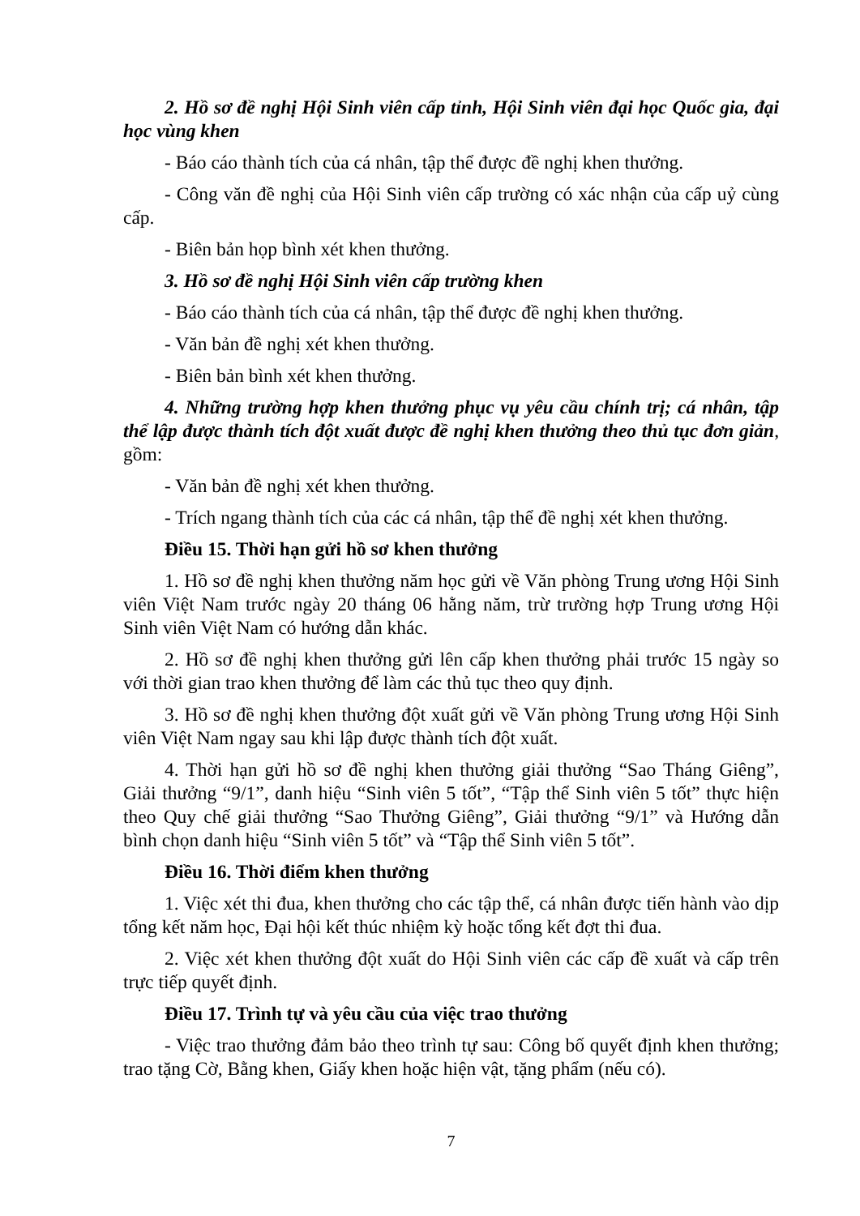2. Hồ sơ đề nghị Hội Sinh viên cấp tỉnh, Hội Sinh viên đại học Quốc gia, đại học vùng khen
- Báo cáo thành tích của cá nhân, tập thể được đề nghị khen thưởng.
- Công văn đề nghị của Hội Sinh viên cấp trường có xác nhận của cấp uỷ cùng cấp.
- Biên bản họp bình xét khen thưởng.
3. Hồ sơ đề nghị Hội Sinh viên cấp trường khen
- Báo cáo thành tích của cá nhân, tập thể được đề nghị khen thưởng.
- Văn bản đề nghị xét khen thưởng.
- Biên bản bình xét khen thưởng.
4. Những trường hợp khen thưởng phục vụ yêu cầu chính trị; cá nhân, tập thể lập được thành tích đột xuất được đề nghị khen thưởng theo thủ tục đơn giản, gồm:
- Văn bản đề nghị xét khen thưởng.
- Trích ngang thành tích của các cá nhân, tập thể đề nghị xét khen thưởng.
Điều 15. Thời hạn gửi hồ sơ khen thưởng
1. Hồ sơ đề nghị khen thưởng năm học gửi về Văn phòng Trung ương Hội Sinh viên Việt Nam trước ngày 20 tháng 06 hằng năm, trừ trường hợp Trung ương Hội Sinh viên Việt Nam có hướng dẫn khác.
2. Hồ sơ đề nghị khen thưởng gửi lên cấp khen thưởng phải trước 15 ngày so với thời gian trao khen thưởng để làm các thủ tục theo quy định.
3. Hồ sơ đề nghị khen thưởng đột xuất gửi về Văn phòng Trung ương Hội Sinh viên Việt Nam ngay sau khi lập được thành tích đột xuất.
4. Thời hạn gửi hồ sơ đề nghị khen thưởng giải thưởng “Sao Tháng Giêng”, Giải thưởng “9/1”, danh hiệu “Sinh viên 5 tốt”, “Tập thể Sinh viên 5 tốt” thực hiện theo Quy chế giải thưởng “Sao Thưởng Giêng”, Giải thưởng “9/1” và Hướng dẫn bình chọn danh hiệu “Sinh viên 5 tốt” và “Tập thể Sinh viên 5 tốt”.
Điều 16. Thời điểm khen thưởng
1. Việc xét thi đua, khen thưởng cho các tập thể, cá nhân được tiến hành vào dịp tổng kết năm học, Đại hội kết thúc nhiệm kỳ hoặc tổng kết đợt thi đua.
2. Việc xét khen thưởng đột xuất do Hội Sinh viên các cấp đề xuất và cấp trên trực tiếp quyết định.
Điều 17. Trình tự và yêu cầu của việc trao thưởng
- Việc trao thưởng đảm bảo theo trình tự sau: Công bố quyết định khen thưởng; trao tặng Cờ, Bằng khen, Giấy khen hoặc hiện vật, tặng phẩm (nếu có).
7